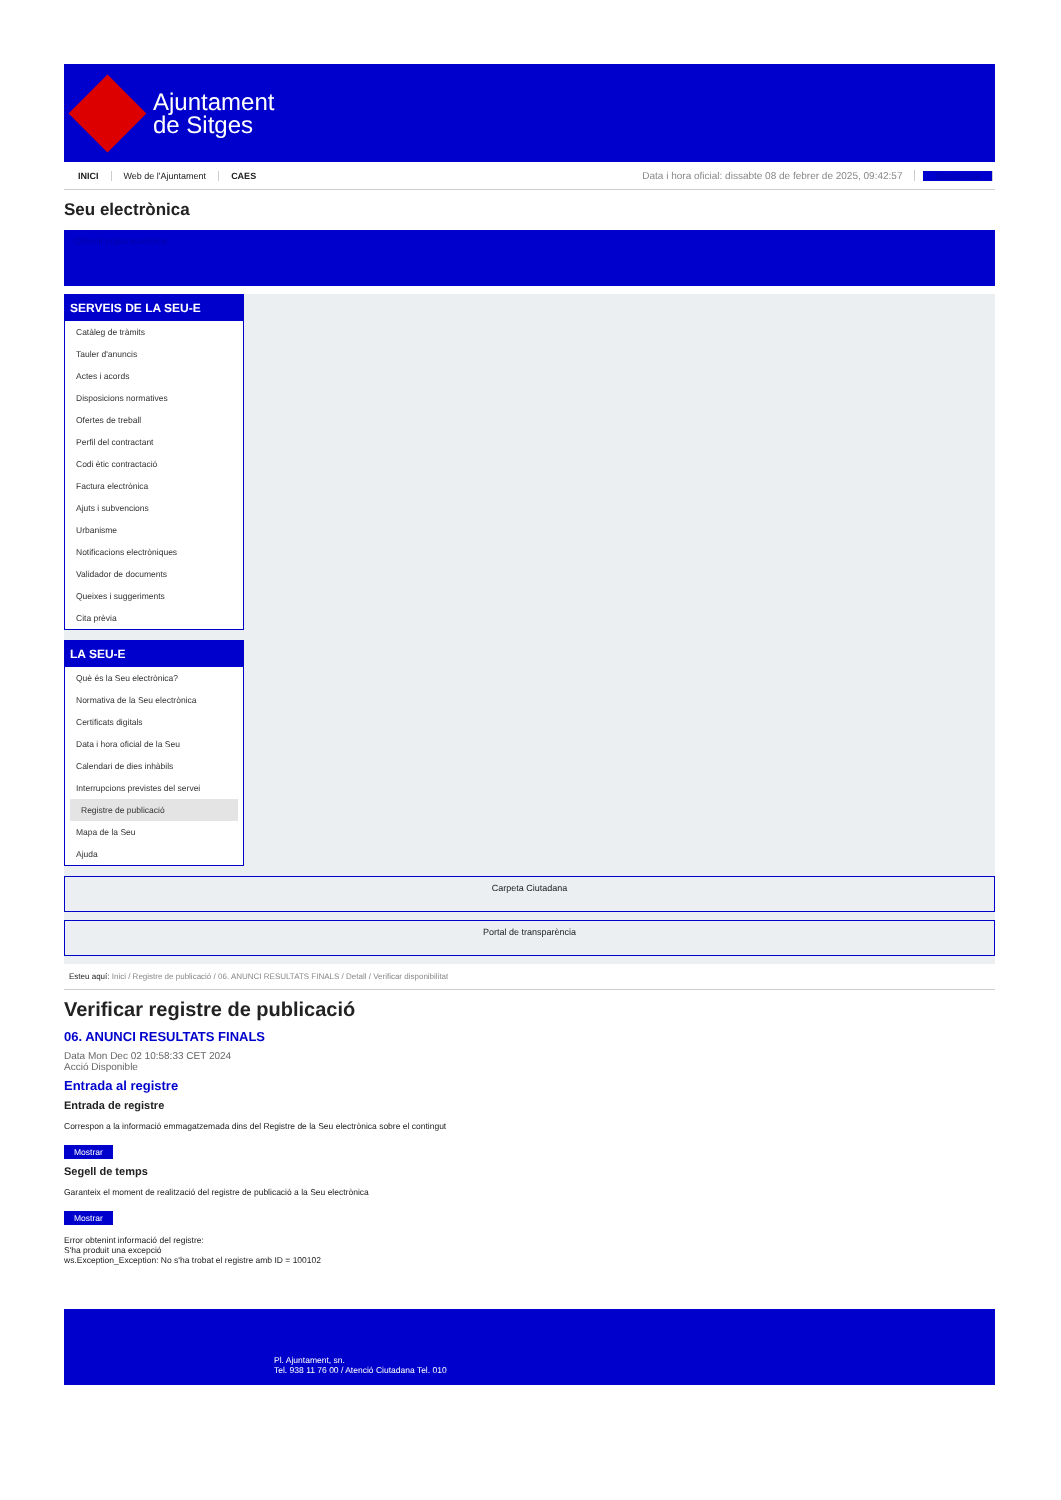Ajuntament
de Sitges
INICI Web de l'Ajuntament CAES Data i hora oficial: dissabte 08 de febrer de 2025, 09:42:57 Sincronitza
Seu electrònica
Obtenir còpia autèntica
SERVEIS DE LA SEU-E
Catàleg de tràmits
Tauler d'anuncis
Actes i acords
Disposicions normatives
Ofertes de treball
Perfil del contractant
Codi ètic contractació
Factura electrònica
Ajuts i subvencions
Urbanisme
Notificacions electròniques
Validador de documents
Queixes i suggeriments
Cita prèvia
LA SEU-E
Què és la Seu electrònica?
Normativa de la Seu electrònica
Certificats digitals
Data i hora oficial de la Seu
Calendari de dies inhàbils
Interrupcions previstes del servei
Registre de publicació
Mapa de la Seu
Ajuda
Carpeta Ciutadana
Portal de transparència
Esteu aquí: Inici / Registre de publicació / 06. ANUNCI RESULTATS FINALS / Detall / Verificar disponibilitat
Verificar registre de publicació
06. ANUNCI RESULTATS FINALS
Data Mon Dec 02 10:58:33 CET 2024
Acció Disponible
Entrada al registre
Entrada de registre
Correspon a la informació emmagatzemada dins del Registre de la Seu electrònica sobre el contingut
Mostrar
Segell de temps
Garanteix el moment de realització del registre de publicació a la Seu electrònica
Mostrar
Error obtenint informació del registre:
S'ha produit una excepció
ws.Exception_Exception: No s'ha trobat el registre amb ID = 100102
Pl. Ajuntament, sn.
Tel. 938 11 76 00 / Atenció Ciutadana Tel. 010